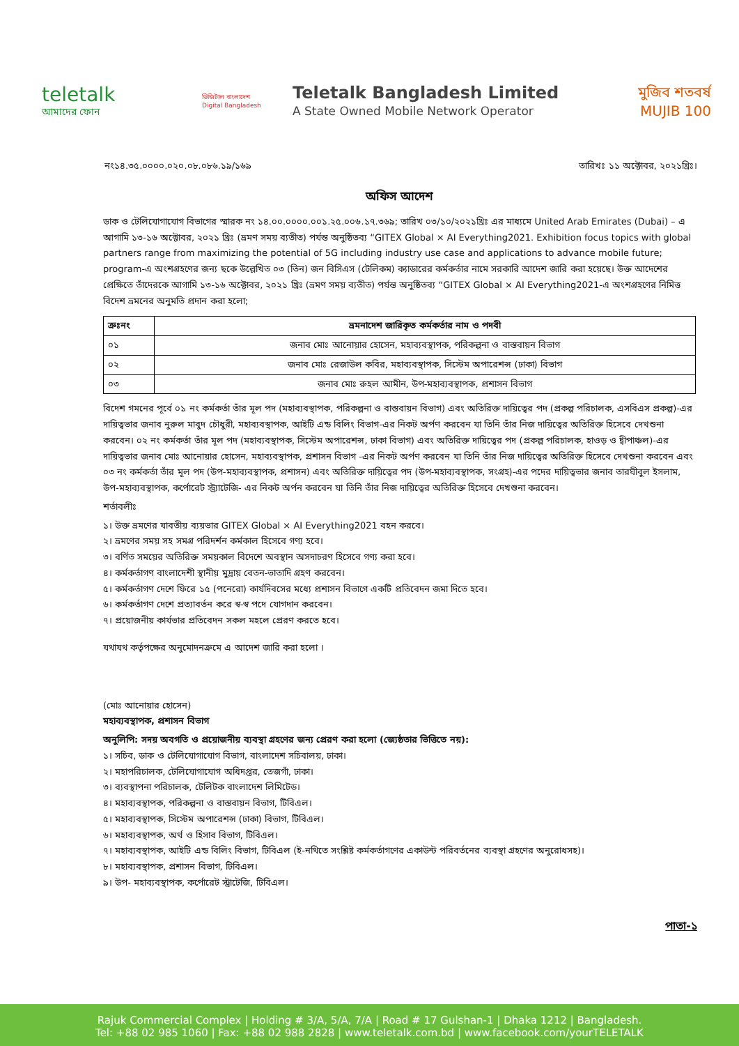teletalk
আমাদের ফোন
ডিজিটাল বাংলাদেশ
Digital Bangladesh
Teletalk Bangladesh Limited
A State Owned Mobile Network Operator
মুজিব শতবর্ষ MUJIB 100
নং১৪.৩৫.০০০০.০২০.০৮.০৮৬.১৯/১৬৯ তারিখঃ ১১ অক্টোবর, ২০২১খ্রিঃ।
অফিস আদেশ
ডাক ও টেলিযোগাযোগ বিভাগের স্মারক নং ১৪.০০.০০০০.০০১.২৫.০০৬.১৭.৩৬৯; তারিখ ০৩/১০/২০২১খ্রিঃ এর মাধ্যমে United Arab Emirates (Dubai) – এ আগামি ১৩-১৬ অক্টোবর, ২০২১ খ্রিঃ (ভ্রমণ সময় ব্যতীত) পর্যন্ত অনুষ্ঠিতব্য “GITEX Global × AI Everything2021. Exhibition focus topics with global partners range from maximizing the potential of 5G including industry use case and applications to advance mobile future; program-এ অংশগ্রহণের জন্য ছকে উল্লেখিত ০৩ (তিন) জন বিসিএস (টেলিকম) ক্যাডারের কর্মকর্তার নামে সরকারি আদেশ জারি করা হয়েছে। উক্ত আদেশের প্রেক্ষিতে তাঁদেরকে আগামি ১৩-১৬ অক্টোবর, ২০২১ খ্রিঃ (ভ্রমণ সময় ব্যতীত) পর্যন্ত অনুষ্ঠিতব্য “GITEX Global × AI Everything2021-এ অংশগ্রহণের নিমিত্ত বিদেশ ভ্রমনের অনুমতি প্রদান করা হলো;
| ক্রঃনং | ভ্রমনাদেশ জারিকৃত কর্মকর্তার নাম ও পদবী |
| --- | --- |
| ০১ | জনাব মোঃ আনোয়ার হোসেন, মহাব্যবস্থাপক, পরিকল্পনা ও বাস্তবায়ন বিভাগ |
| ০২ | জনাব মোঃ রেজাউল কবির, মহাব্যবস্থাপক, সিস্টেম অপারেশন্স (ঢাকা) বিভাগ |
| ০৩ | জনাব মোঃ রুহল আমীন, উপ-মহাব্যবস্থাপক, প্রশাসন বিভাগ |
বিদেশ গমনের পূর্বে ০১ নং কর্মকর্তা তাঁর মূল পদ (মহাব্যবস্থাপক, পরিকল্পনা ও বাস্তবায়ন বিভাগ) এবং অতিরিক্ত দায়িত্বের পদ (প্রকল্প পরিচালক, এসবিএস প্রকল্প)-এর দায়িত্বভার জনাব নুরুল মাবুদ চৌধুরী, মহাব্যবস্থাপক, আইটি এন্ড বিলিং বিভাগ-এর নিকট অর্পণ করবেন যা তিনি তাঁর নিজ দায়িত্বের অতিরিক্ত হিসেবে দেখশুনা করবেন। ০২ নং কর্মকর্তা তাঁর মূল পদ (মহাব্যবস্থাপক, সিস্টেম অপারেশন্স, ঢাকা বিভাগ) এবং অতিরিক্ত দায়িত্বের পদ (প্রকল্প পরিচালক, হাওড় ও দ্বীপাঞ্চল)-এর দায়িত্বভার জনাব মোঃ আনোয়ার হোসেন, মহাব্যবস্থাপক, প্রশাসন বিভাগ -এর নিকট অর্পণ করবেন যা তিনি তাঁর নিজ দায়িত্বের অতিরিক্ত হিসেবে দেখশুনা করবেন এবং ০৩ নং কর্মকর্তা তাঁর মূল পদ (উপ-মহাব্যবস্থাপক, প্রশাসন) এবং অতিরিক্ত দায়িত্বের পদ (উপ-মহাব্যবস্থাপক, সংগ্রহ)-এর পদের দায়িত্বভার জনাব তারঘীবুল ইসলাম, উপ-মহাব্যবস্থাপক, কর্পোরেট স্ট্র্যাটেজি- এর নিকট অর্পন করবেন যা তিনি তাঁর নিজ দায়িত্বের অতিরিক্ত হিসেবে দেখশুনা করবেন।
শর্তাবলীঃ
১। উক্ত ভ্রমণের যাবতীয় ব্যয়ভার GITEX Global × AI Everything2021 বহন করবে।
২। ভ্রমণের সময় সহ সমগ্র পরিদর্শন কর্মকাল হিসেবে গণ্য হবে।
৩। বর্ণিত সময়ের অতিরিক্ত সময়কাল বিদেশে অবস্থান অসদাচরণ হিসেবে গণ্য করা হবে।
৪। কর্মকর্তাগণ বাংলাদেশী স্থানীয় মুদ্রায় বেতন-ভাতাদি গ্রহণ করবেন।
৫। কর্মকর্তাগণ দেশে ফিরে ১৫ (পনেরো) কার্যদিবসের মধ্যে প্রশাসন বিভাগে একটি প্রতিবেদন জমা দিতে হবে।
৬। কর্মকর্তাগণ দেশে প্রত্যাবর্তন করে স্ব-স্ব পদে যোগদান করবেন।
৭। প্রয়োজনীয় কার্যভার প্রতিবেদন সকল মহলে প্রেরণ করতে হবে।
যথাযথ কর্তৃপক্ষের অনুমোদনক্রমে এ আদেশ জারি করা হলো ।
(মোঃ আনোয়ার হোসেন)
মহাব্যবস্থাপক, প্রশাসন বিভাগ
অনুলিপি: সদয় অবগতি ও প্রয়োজনীয় ব্যবস্থা গ্রহণের জন্য প্রেরণ করা হলো (জ্যেষ্ঠতার ভিত্তিতে নয়):
১। সচিব, ডাক ও টেলিযোগাযোগ বিভাগ, বাংলাদেশ সচিবালয়, ঢাকা।
২। মহাপরিচালক, টেলিযোগাযোগ অধিদপ্তর, তেজগাঁ, ঢাকা।
৩। ব্যবস্থাপনা পরিচালক, টেলিটক বাংলাদেশ লিমিটেড।
৪। মহাব্যবস্থাপক, পরিকল্পনা ও বাস্তবায়ন বিভাগ, টিবিএল।
৫। মহাব্যবস্থাপক, সিস্টেম অপারেশন্স (ঢাকা) বিভাগ, টিবিএল।
৬। মহাব্যবস্থাপক, অর্থ ও হিসাব বিভাগ, টিবিএল।
৭। মহাব্যবস্থাপক, আইটি এন্ড বিলিং বিভাগ, টিবিএল (ই-নথিতে সংশ্লিষ্ট কর্মকর্তাগণের একাউন্ট পরিবর্তনের ব্যবস্থা গ্রহণের অনুরোধসহ)।
৮। মহাব্যবস্থাপক, প্রশাসন বিভাগ, টিবিএল।
৯। উপ- মহাব্যবস্থাপক, কর্পোরেট স্ট্রাটেজি, টিবিএল।
পাতা-১
Rajuk Commercial Complex | Holding # 3/A, 5/A, 7/A | Road # 17 Gulshan-1 | Dhaka 1212 | Bangladesh.
Tel: +88 02 985 1060 | Fax: +88 02 988 2828 | www.teletalk.com.bd | www.facebook.com/yourTELETALK